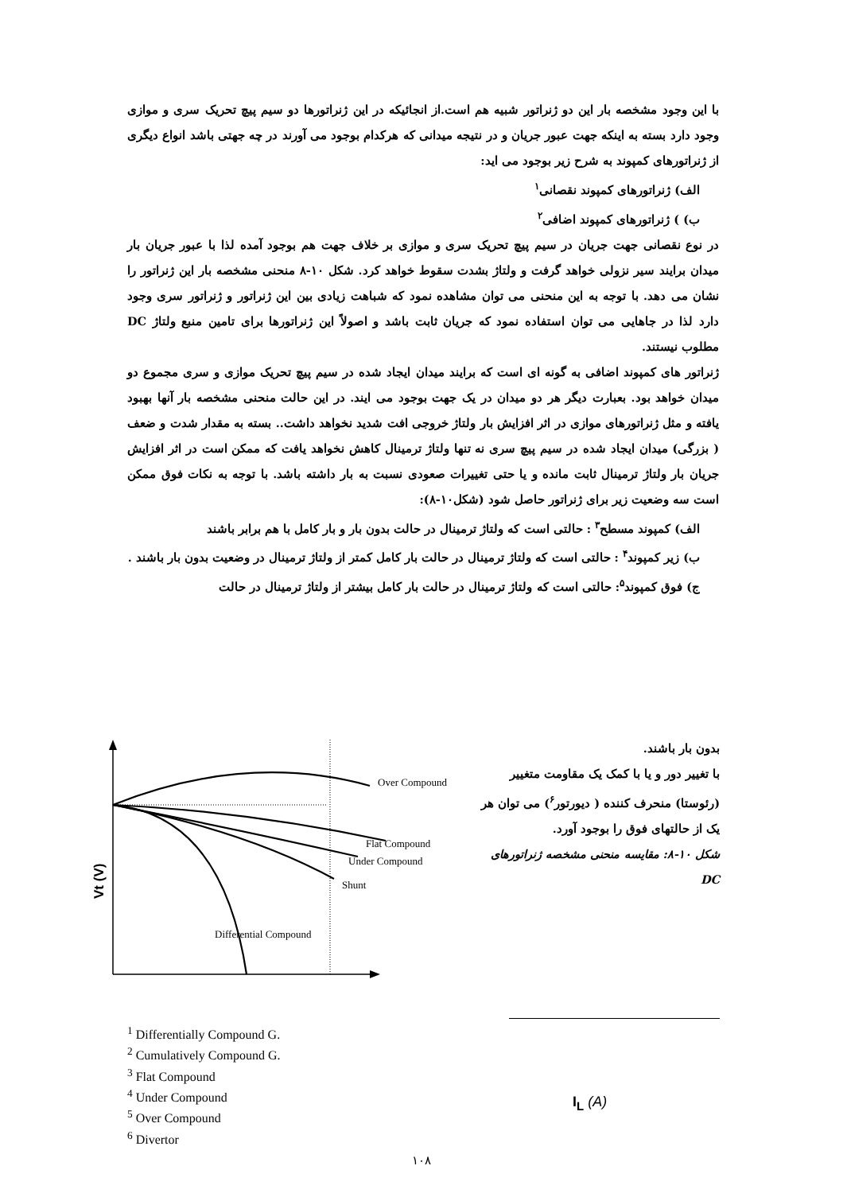با این وجود مشخصه بار این دو ژنراتور شبیه هم است.از انجائیکه در این ژنراتورها دو سیم پیچ تحریک سری و موازی وجود دارد بسته به اینکه جهت عبور جریان و در نتیجه میدانی که هرکدام بوجود می آورند در چه جهتی باشد انواع دیگری از ژنراتورهای کمپوند به شرح زیر بوجود می اید:
الف) ژنراتورهای کمپوند نقصانی<sup>۱</sup>
ب) ) ژنراتورهای کمپوند اضافی<sup>۲</sup>
در نوع نقصانی جهت جریان در سیم پیچ تحریک سری و موازی بر خلاف جهت هم بوجود آمده لذا با عبور جریان بار میدان برایند سیر نزولی خواهد گرفت و ولتاژ بشدت سقوط خواهد کرد. شکل ۱۰-۸ منحنی مشخصه بار این ژنراتور را نشان می دهد. با توجه به این منحنی می توان مشاهده نمود که شباهت زیادی بین این ژنراتور و ژنراتور سری وجود دارد لذا در جاهایی می توان استفاده نمود که جریان ثابت باشد و اصولاً این ژنراتورها برای تامین منبع ولتاژ DC مطلوب نیستند.
ژنراتور های کمپوند اضافی به گونه ای است که برایند میدان ایجاد شده در سیم پیچ تحریک موازی و سری مجموع دو میدان خواهد بود. بعبارت دیگر هر دو میدان در یک جهت بوجود می ایند. در این حالت منحنی مشخصه بار آنها بهبود یافته و مثل ژنراتورهای موازی در اثر افزایش بار ولتاژ خروجی افت شدید نخواهد داشت.. بسته به مقدار شدت و ضعف ( بزرگی) میدان ایجاد شده در سیم پیچ سری نه تنها ولتاژ ترمینال کاهش نخواهد یافت که ممکن است در اثر افزایش جریان بار ولتاژ ترمینال ثابت مانده و یا حتی تغییرات صعودی نسبت به بار داشته باشد. با توجه به نکات فوق ممکن است سه وضعیت زیر برای ژنراتور حاصل شود (شکل۱۰-۸):
الف) کمپوند مسطح<sup>۳</sup> : حالتی است که ولتاژ ترمینال در حالت بدون بار و بار کامل با هم برابر باشند
ب) زیر کمپوند<sup>۴</sup> : حالتی است که ولتاژ ترمینال در حالت بار کامل کمتر از ولتاژ ترمینال در وضعیت بدون بار باشند .
ج) فوق کمپوند<sup>۵</sup>: حالتی است که ولتاژ ترمینال در حالت بار کامل بیشتر از ولتاژ ترمینال در حالت
Over Compound
Flat Compound
Under Compound
Shunt
Differential Compound
Vt (V)
بدون بار باشند.
با تغییر دور و یا با کمک یک مقاومت متغییر (رئوستا) منحرف کننده ( دیورتور<sup>۶</sup>) می توان هر یک از حالتهای فوق را بوجود آورد.
شکل ۱۰-۸: مقایسه منحنی مشخصه ژنراتورهای DC
<sup>1</sup> Differentially Compound G.
<sup>2</sup> Cumulatively Compound G.
<sup>3</sup> Flat Compound
<sup>4</sup> Under Compound
<sup>5</sup> Over Compound
<sup>6</sup> Divertor
I<sub>L</sub> (A)
۱۰۸